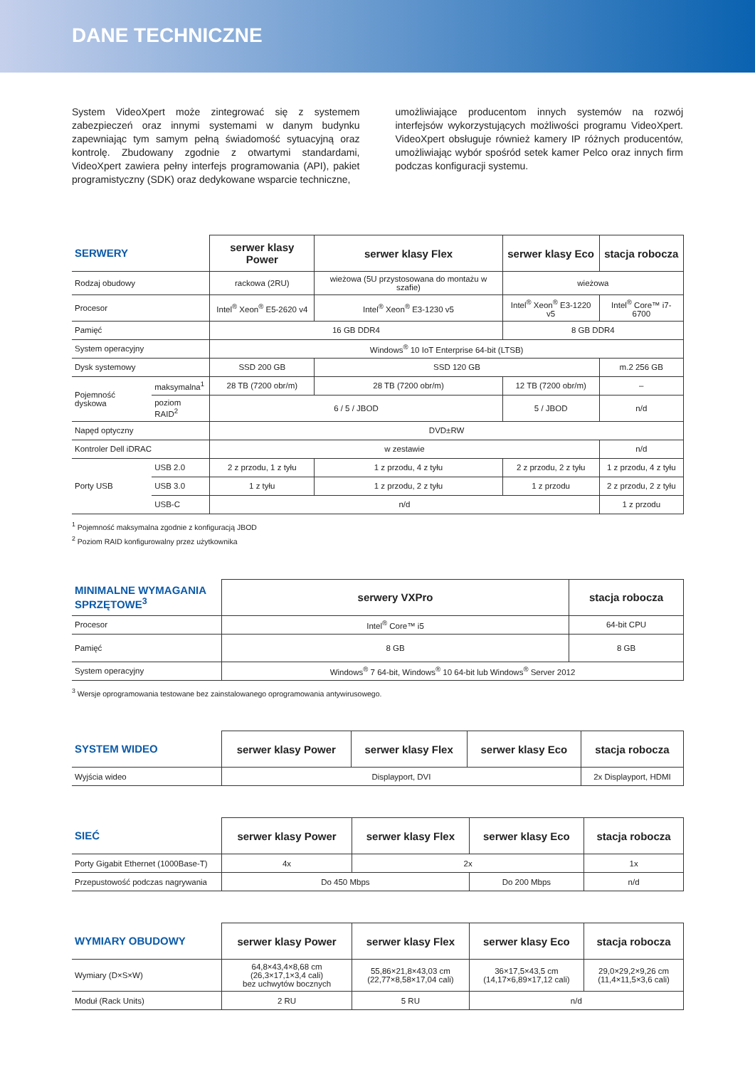DANE TECHNICZNE
System VideoXpert może zintegrować się z systemem zabezpieczeń oraz innymi systemami w danym budynku zapewniając tym samym pełną świadomość sytuacyjną oraz kontrolę. Zbudowany zgodnie z otwartymi standardami, VideoXpert zawiera pełny interfejs programowania (API), pakiet programistyczny (SDK) oraz dedykowane wsparcie techniczne,
umożliwiające producentom innych systemów na rozwój interfejsów wykorzystujących możliwości programu VideoXpert. VideoXpert obsługuje również kamery IP różnych producentów, umożliwiając wybór spośród setek kamer Pelco oraz innych firm podczas konfiguracji systemu.
| SERWERY | | serwer klasy Power | serwer klasy Flex | serwer klasy Eco | stacja robocza |
| --- | --- | --- | --- | --- | --- |
| Rodzaj obudowy | | rackowa (2RU) | wieżowa (5U przystosowana do montażu w szafie) | wieżowa | |
| Procesor | | Intel<sup>®</sup> Xeon<sup>®</sup> E5-2620 v4 | Intel<sup>®</sup> Xeon<sup>®</sup> E3-1230 v5 | Intel<sup>®</sup> Xeon<sup>®</sup> E3-1220 v5 | Intel<sup>®</sup> Core™ i7-6700 |
| Pamięć | | 16 GB DDR4 | | 8 GB DDR4 | |
| System operacyjny | | Windows<sup>®</sup> 10 IoT Enterprise 64-bit (LTSB) | | | |
| Dysk systemowy | | SSD 200 GB | SSD 120 GB | | m.2 256 GB |
| Pojemność dyskowa | maksymalna<sup>1</sup> | 28 TB (7200 obr/m) | 28 TB (7200 obr/m) | 12 TB (7200 obr/m) | – |
| | poziom RAID<sup>2</sup> | 6 / 5 / JBOD | | 5 / JBOD | n/d |
| Napęd optyczny | | DVD±RW | | | |
| Kontroler Dell iDRAC | | w zestawie | | | n/d |
| Porty USB | USB 2.0 | 2 z przodu, 1 z tyłu | 1 z przodu, 4 z tyłu | 2 z przodu, 2 z tyłu | 1 z przodu, 4 z tyłu |
| | USB 3.0 | 1 z tyłu | 1 z przodu, 2 z tyłu | 1 z przodu | 2 z przodu, 2 z tyłu |
| | USB-C | n/d | | | 1 z przodu |
<sup>1</sup> Pojemność maksymalna zgodnie z konfiguracją JBOD
<sup>2</sup> Poziom RAID konfigurowalny przez użytkownika
| MINIMALNE WYMAGANIA SPRZĘTOWE<sup>3</sup> | serwery VXPro | stacja robocza |
| --- | --- | --- |
| Procesor | Intel<sup>®</sup> Core™ i5 | 64-bit CPU |
| Pamięć | 8 GB | 8 GB |
| System operacyjny | Windows<sup>®</sup> 7 64-bit, Windows<sup>®</sup> 10 64-bit lub Windows<sup>®</sup> Server 2012 | |
<sup>3</sup> Wersje oprogramowania testowane bez zainstalowanego oprogramowania antywirusowego.
| SYSTEM WIDEO | serwer klasy Power | serwer klasy Flex | serwer klasy Eco | stacja robocza |
| --- | --- | --- | --- | --- |
| Wyjścia wideo | Displayport, DVI | | | 2x Displayport, HDMI |
| SIEĆ | serwer klasy Power | serwer klasy Flex | serwer klasy Eco | stacja robocza |
| --- | --- | --- | --- | --- |
| Porty Gigabit Ethernet (1000Base-T) | 4x | 2x | | 1x |
| Przepustowość podczas nagrywania | Do 450 Mbps | | Do 200 Mbps | n/d |
| WYMIARY OBUDOWY | serwer klasy Power | serwer klasy Flex | serwer klasy Eco | stacja robocza |
| --- | --- | --- | --- | --- |
| Wymiary (D×S×W) | 64,8×43,4×8,68 cm (26,3×17,1×3,4 cali) bez uchwytów bocznych | 55,86×21,8×43,03 cm (22,77×8,58×17,04 cali) | 36×17,5×43,5 cm (14,17×6,89×17,12 cali) | 29,0×29,2×9,26 cm (11,4×11,5×3,6 cali) |
| Moduł (Rack Units) | 2 RU | 5 RU | n/d | |